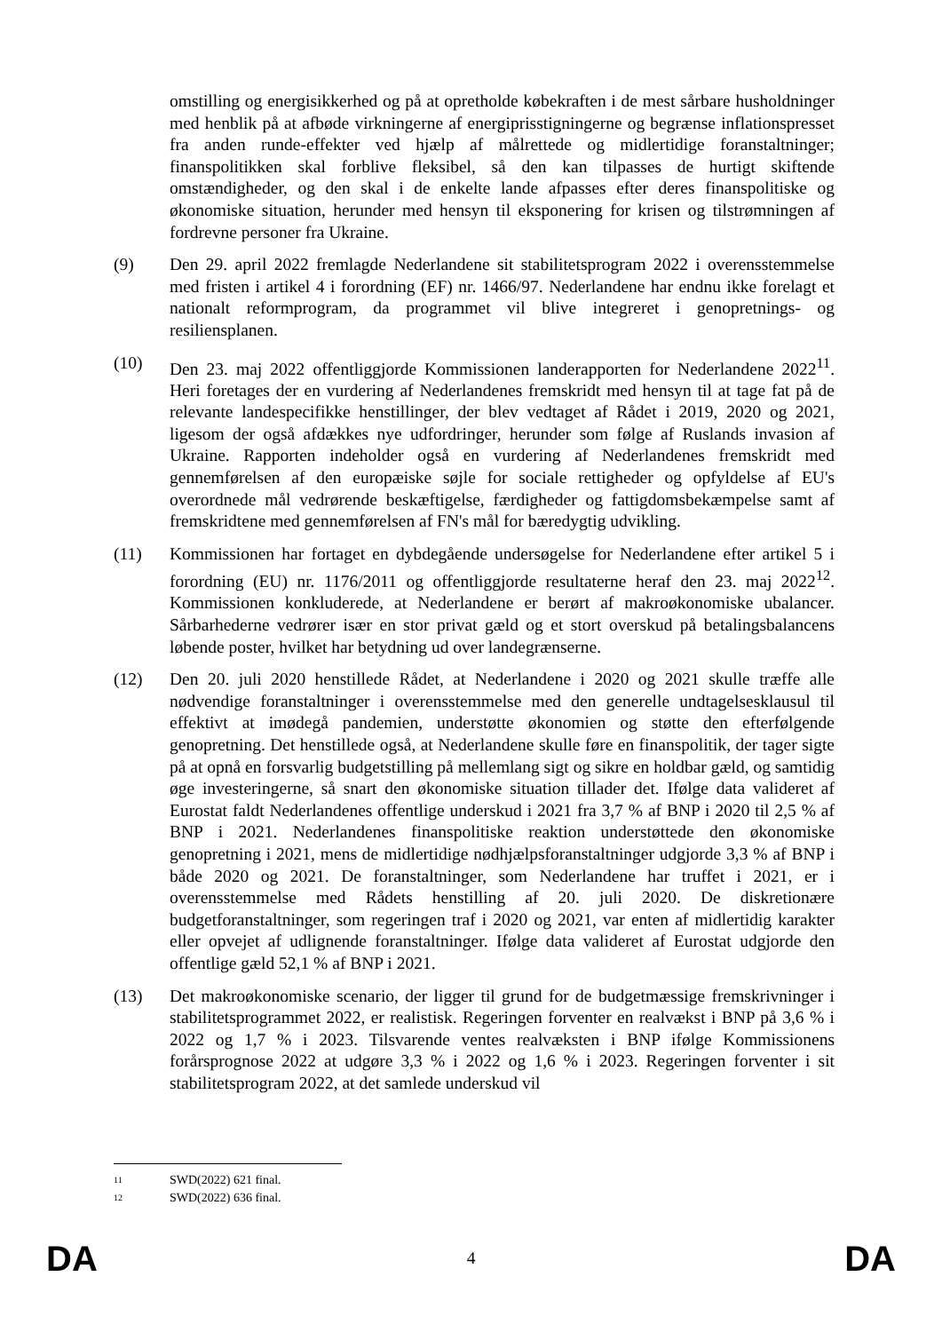omstilling og energisikkerhed og på at opretholde købekraften i de mest sårbare husholdninger med henblik på at afbøde virkningerne af energiprisstigningerne og begrænse inflationspresset fra anden runde-effekter ved hjælp af målrettede og midlertidige foranstaltninger; finanspolitikken skal forblive fleksibel, så den kan tilpasses de hurtigt skiftende omstændigheder, og den skal i de enkelte lande afpasses efter deres finanspolitiske og økonomiske situation, herunder med hensyn til eksponering for krisen og tilstrømningen af fordrevne personer fra Ukraine.
(9) Den 29. april 2022 fremlagde Nederlandene sit stabilitetsprogram 2022 i overensstemmelse med fristen i artikel 4 i forordning (EF) nr. 1466/97. Nederlandene har endnu ikke forelagt et nationalt reformprogram, da programmet vil blive integreret i genopretnings- og resiliensplanen.
(10) Den 23. maj 2022 offentliggjorde Kommissionen landerapporten for Nederlandene 2022<sup>11</sup>. Heri foretages der en vurdering af Nederlandenes fremskridt med hensyn til at tage fat på de relevante landespecifikke henstillinger, der blev vedtaget af Rådet i 2019, 2020 og 2021, ligesom der også afdækkes nye udfordringer, herunder som følge af Ruslands invasion af Ukraine. Rapporten indeholder også en vurdering af Nederlandenes fremskridt med gennemførelsen af den europæiske søjle for sociale rettigheder og opfyldelse af EU's overordnede mål vedrørende beskæftigelse, færdigheder og fattigdomsbekæmpelse samt af fremskridtene med gennemførelsen af FN's mål for bæredygtig udvikling.
(11) Kommissionen har fortaget en dybdegående undersøgelse for Nederlandene efter artikel 5 i forordning (EU) nr. 1176/2011 og offentliggjorde resultaterne heraf den 23. maj 2022<sup>12</sup>. Kommissionen konkluderede, at Nederlandene er berørt af makroøkonomiske ubalancer. Sårbarhederne vedrører især en stor privat gæld og et stort overskud på betalingsbalancens løbende poster, hvilket har betydning ud over landegrænserne.
(12) Den 20. juli 2020 henstillede Rådet, at Nederlandene i 2020 og 2021 skulle træffe alle nødvendige foranstaltninger i overensstemmelse med den generelle undtagelsesklausul til effektivt at imødegå pandemien, understøtte økonomien og støtte den efterfølgende genopretning. Det henstillede også, at Nederlandene skulle føre en finanspolitik, der tager sigte på at opnå en forsvarlig budgetstilling på mellemlang sigt og sikre en holdbar gæld, og samtidig øge investeringerne, så snart den økonomiske situation tillader det. Ifølge data valideret af Eurostat faldt Nederlandenes offentlige underskud i 2021 fra 3,7 % af BNP i 2020 til 2,5 % af BNP i 2021. Nederlandenes finanspolitiske reaktion understøttede den økonomiske genopretning i 2021, mens de midlertidige nødhjælpsforanstaltninger udgjorde 3,3 % af BNP i både 2020 og 2021. De foranstaltninger, som Nederlandene har truffet i 2021, er i overensstemmelse med Rådets henstilling af 20. juli 2020. De diskretionære budgetforanstaltninger, som regeringen traf i 2020 og 2021, var enten af midlertidig karakter eller opvejet af udlignende foranstaltninger. Ifølge data valideret af Eurostat udgjorde den offentlige gæld 52,1 % af BNP i 2021.
(13) Det makroøkonomiske scenario, der ligger til grund for de budgetmæssige fremskrivninger i stabilitetsprogrammet 2022, er realistisk. Regeringen forventer en realvækst i BNP på 3,6 % i 2022 og 1,7 % i 2023. Tilsvarende ventes realvæksten i BNP ifølge Kommissionens forårsprognose 2022 at udgøre 3,3 % i 2022 og 1,6 % i 2023. Regeringen forventer i sit stabilitetsprogram 2022, at det samlede underskud vil
11 SWD(2022) 621 final.
12 SWD(2022) 636 final.
DA 4 DA